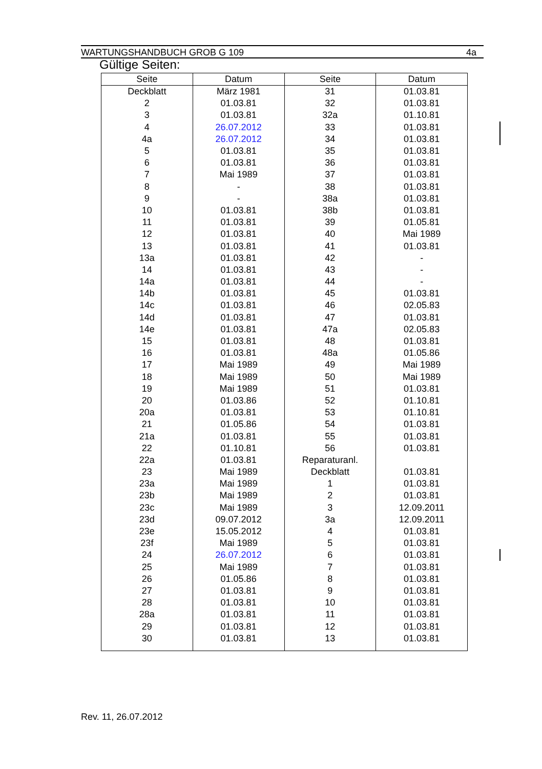WARTUNGSHANDBUCH GROB G 109 4a
Gültige Seiten:
| Seite | Datum | Seite | Datum |
| --- | --- | --- | --- |
| Deckblatt | März 1981 | 31 | 01.03.81 |
| 2 | 01.03.81 | 32 | 01.03.81 |
| 3 | 01.03.81 | 32a | 01.10.81 |
| 4 | 26.07.2012 | 33 | 01.03.81 |
| 4a | 26.07.2012 | 34 | 01.03.81 |
| 5 | 01.03.81 | 35 | 01.03.81 |
| 6 | 01.03.81 | 36 | 01.03.81 |
| 7 | Mai 1989 | 37 | 01.03.81 |
| 8 | - | 38 | 01.03.81 |
| 9 | - | 38a | 01.03.81 |
| 10 | 01.03.81 | 38b | 01.03.81 |
| 11 | 01.03.81 | 39 | 01.05.81 |
| 12 | 01.03.81 | 40 | Mai 1989 |
| 13 | 01.03.81 | 41 | 01.03.81 |
| 13a | 01.03.81 | 42 | - |
| 14 | 01.03.81 | 43 | - |
| 14a | 01.03.81 | 44 | - |
| 14b | 01.03.81 | 45 | 01.03.81 |
| 14c | 01.03.81 | 46 | 02.05.83 |
| 14d | 01.03.81 | 47 | 01.03.81 |
| 14e | 01.03.81 | 47a | 02.05.83 |
| 15 | 01.03.81 | 48 | 01.03.81 |
| 16 | 01.03.81 | 48a | 01.05.86 |
| 17 | Mai 1989 | 49 | Mai 1989 |
| 18 | Mai 1989 | 50 | Mai 1989 |
| 19 | Mai 1989 | 51 | 01.03.81 |
| 20 | 01.03.86 | 52 | 01.10.81 |
| 20a | 01.03.81 | 53 | 01.10.81 |
| 21 | 01.05.86 | 54 | 01.03.81 |
| 21a | 01.03.81 | 55 | 01.03.81 |
| 22 | 01.10.81 | 56 | 01.03.81 |
| 22a | 01.03.81 | Reparaturanl. | |
| 23 | Mai 1989 | Deckblatt | 01.03.81 |
| 23a | Mai 1989 | 1 | 01.03.81 |
| 23b | Mai 1989 | 2 | 01.03.81 |
| 23c | Mai 1989 | 3 | 12.09.2011 |
| 23d | 09.07.2012 | 3a | 12.09.2011 |
| 23e | 15.05.2012 | 4 | 01.03.81 |
| 23f | Mai 1989 | 5 | 01.03.81 |
| 24 | 26.07.2012 | 6 | 01.03.81 |
| 25 | Mai 1989 | 7 | 01.03.81 |
| 26 | 01.05.86 | 8 | 01.03.81 |
| 27 | 01.03.81 | 9 | 01.03.81 |
| 28 | 01.03.81 | 10 | 01.03.81 |
| 28a | 01.03.81 | 11 | 01.03.81 |
| 29 | 01.03.81 | 12 | 01.03.81 |
| 30 | 01.03.81 | 13 | 01.03.81 |
Rev. 11, 26.07.2012